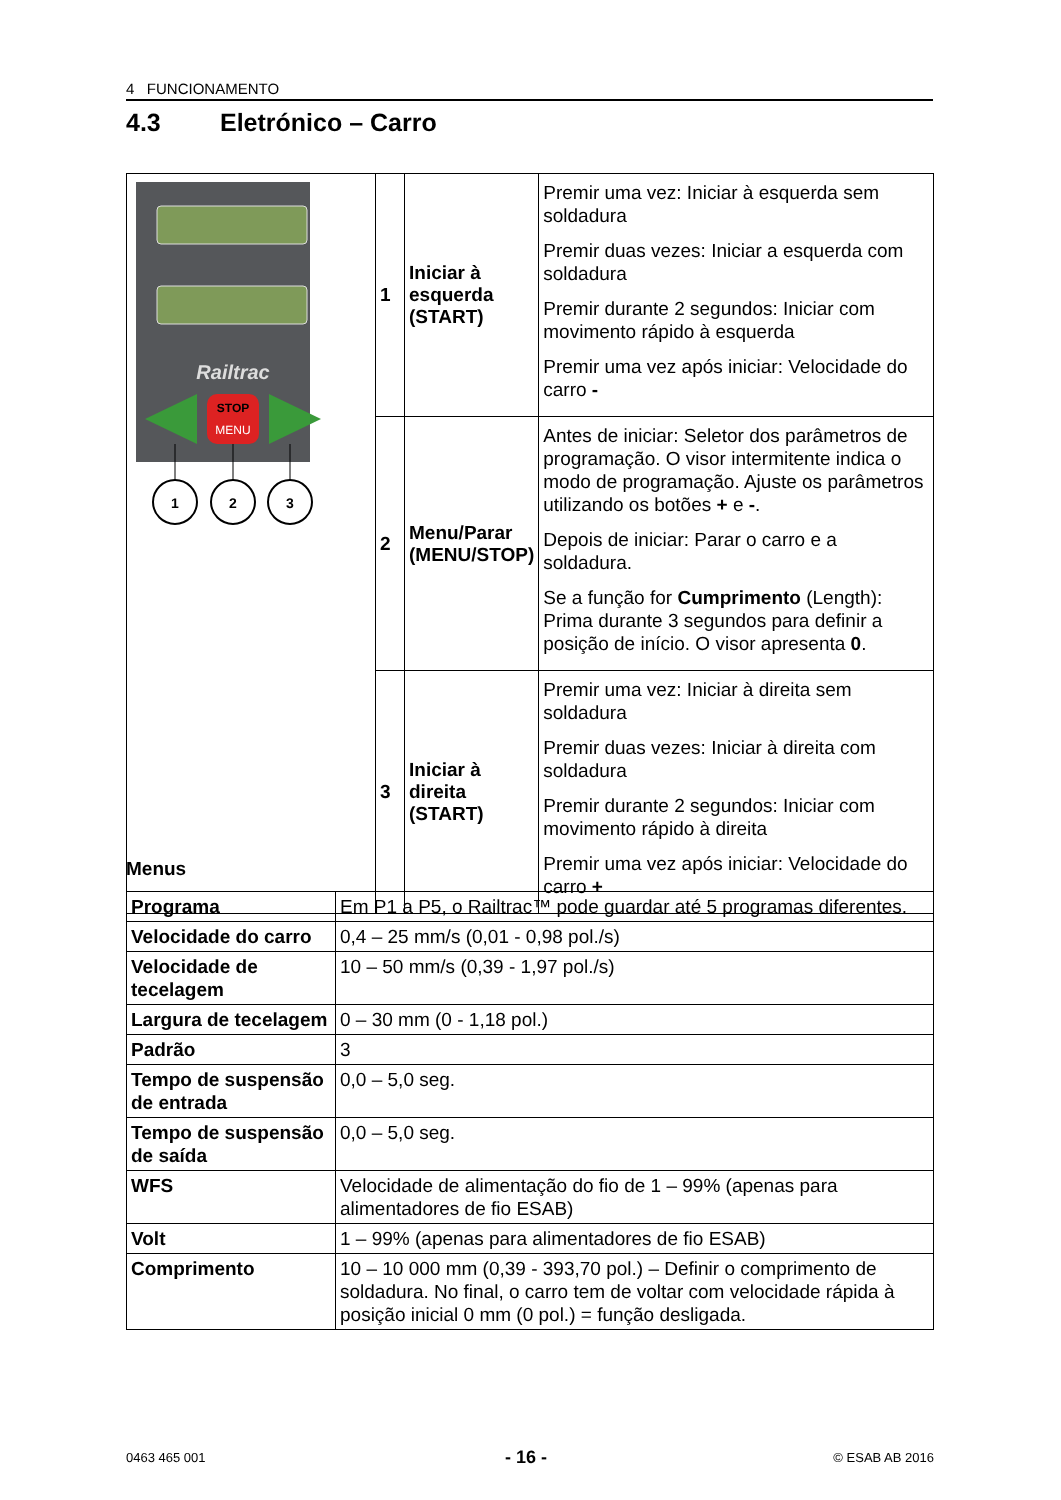4 FUNCIONAMENTO
4.3 Eletrónico – Carro
| Railtrac STOP MENU 1 2 3 | 1 | Iniciar à esquerda (START) | Premir uma vez: Iniciar à esquerda sem soldadura Premir duas vezes: Iniciar a esquerda com soldadura Premir durante 2 segundos: Iniciar com movimento rápido à esquerda Premir uma vez após iniciar: Velocidade do carro - |
| | 2 | Menu/Parar (MENU/STOP) | Antes de iniciar: Seletor dos parâmetros de programação. O visor intermitente indica o modo de programação. Ajuste os parâmetros utilizando os botões + e - . Depois de iniciar: Parar o carro e a soldadura. Se a função for Cumprimento (Length): Prima durante 3 segundos para definir a posição de início. O visor apresenta 0 . |
| | 3 | Iniciar à direita (START) | Premir uma vez: Iniciar à direita sem soldadura Premir duas vezes: Iniciar à direita com soldadura Premir durante 2 segundos: Iniciar com movimento rápido à direita Premir uma vez após iniciar: Velocidade do carro + |
Menus
| Programa | Em P1 a P5, o Railtrac™ pode guardar até 5 programas diferentes. |
| Velocidade do carro | 0,4 – 25 mm/s (0,01 - 0,98 pol./s) |
| Velocidade de tecelagem | 10 – 50 mm/s (0,39 - 1,97 pol./s) |
| Largura de tecelagem | 0 – 30 mm (0 - 1,18 pol.) |
| Padrão | 3 |
| Tempo de suspensão de entrada | 0,0 – 5,0 seg. |
| Tempo de suspensão de saída | 0,0 – 5,0 seg. |
| WFS | Velocidade de alimentação do fio de 1 – 99% (apenas para alimentadores de fio ESAB) |
| Volt | 1 – 99% (apenas para alimentadores de fio ESAB) |
| Comprimento | 10 – 10 000 mm (0,39 - 393,70 pol.) – Definir o comprimento de soldadura. No final, o carro tem de voltar com velocidade rápida à posição inicial 0 mm (0 pol.) = função desligada. |
0463 465 001 - 16 - © ESAB AB 2016